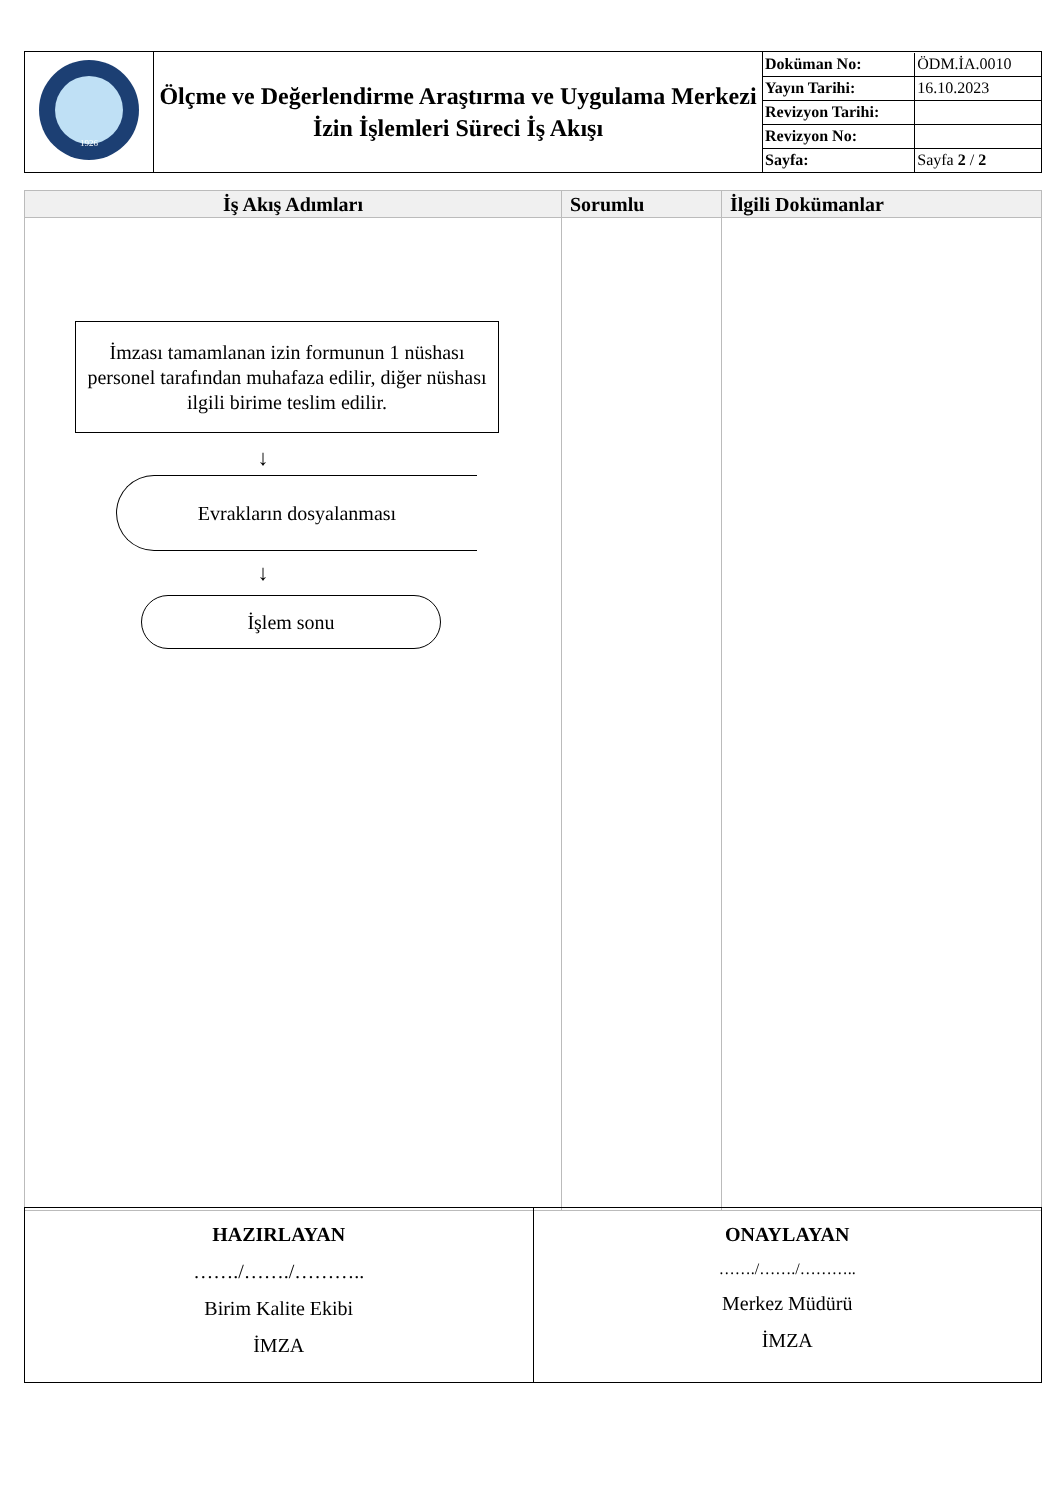| 1926 | Ölçme ve Değerlendirme Araştırma ve Uygulama Merkezi İzin İşlemleri Süreci İş Akışı | / Doküman No: / ÖDM.İA.0010 / / Yayın Tarihi: / 16.10.2023 / / Revizyon Tarihi: / / / Revizyon No: / / / Sayfa: / Sayfa 2 / 2 / |
| İş Akış Adımları | Sorumlu | İlgili Dokümanlar |
| --- | --- | --- |
| İmzası tamamlanan izin formunun 1 nüshası personel tarafından muhafaza edilir, diğer nüshası ilgili birime teslim edilir. ↓ Evrakların dosyalanması ↓ İşlem sonu | | |
| HAZIRLAYAN ……./……./……….. Birim Kalite Ekibi İMZA | ONAYLAYAN ……./……./……….. Merkez Müdürü İMZA |